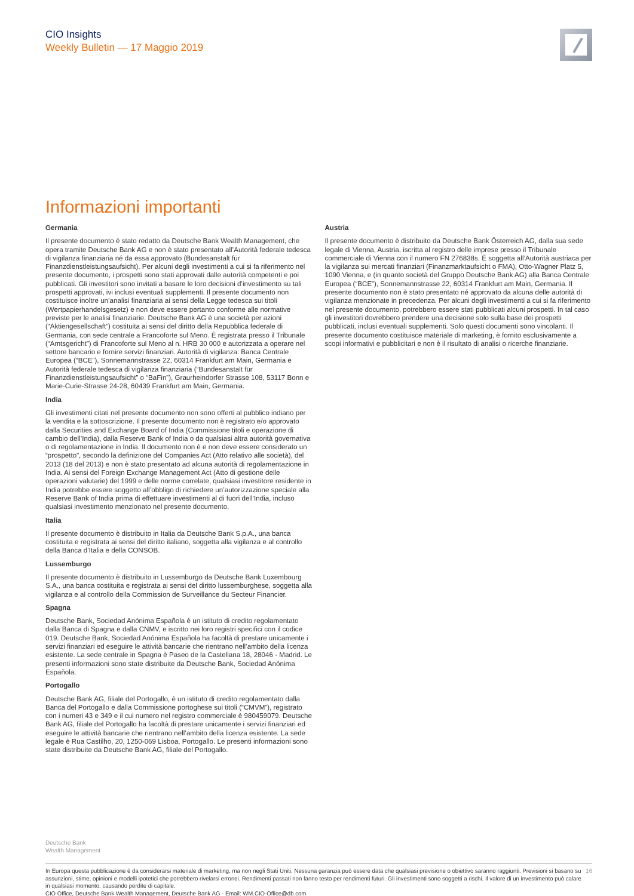CIO Insights
Weekly Bulletin — 17 Maggio 2019
Informazioni importanti
Germania
Il presente documento è stato redatto da Deutsche Bank Wealth Management, che opera tramite Deutsche Bank AG e non è stato presentato all’Autorità federale tedesca di vigilanza finanziaria né da essa approvato (Bundesanstalt für Finanzdienstleistungsaufsicht). Per alcuni degli investimenti a cui si fa riferimento nel presente documento, i prospetti sono stati approvati dalle autorità competenti e poi pubblicati. Gli investitori sono invitati a basare le loro decisioni d’investimento su tali prospetti approvati, ivi inclusi eventuali supplementi. Il presente documento non costituisce inoltre un’analisi finanziaria ai sensi della Legge tedesca sui titoli (Wertpapierhandelsgesetz) e non deve essere pertanto conforme alle normative previste per le analisi finanziarie. Deutsche Bank AG è una società per azioni (“Aktiengesellschaft”) costituita ai sensi del diritto della Repubblica federale di Germania, con sede centrale a Francoforte sul Meno. È registrata presso il Tribunale (“Amtsgericht”) di Francoforte sul Meno al n. HRB 30 000 e autorizzata a operare nel settore bancario e fornire servizi finanziari. Autorità di vigilanza: Banca Centrale Europea (“BCE”), Sonnemannstrasse 22, 60314 Frankfurt am Main, Germania e Autorità federale tedesca di vigilanza finanziaria (“Bundesanstalt für Finanzdienstleistungsaufsicht” o “BaFin”), Graurheindorfer Strasse 108, 53117 Bonn e Marie-Curie-Strasse 24-28, 60439 Frankfurt am Main, Germania.
India
Gli investimenti citati nel presente documento non sono offerti al pubblico indiano per la vendita e la sottoscrizione. Il presente documento non è registrato e/o approvato dalla Securities and Exchange Board of India (Commissione titoli e operazione di cambio dell’India), dalla Reserve Bank of India o da qualsiasi altra autorità governativa o di regolamentazione in India. Il documento non è e non deve essere considerato un “prospetto”, secondo la definizione del Companies Act (Atto relativo alle società), del 2013 (18 del 2013) e non è stato presentato ad alcuna autorità di regolamentazione in India. Ai sensi del Foreign Exchange Management Act (Atto di gestione delle operazioni valutarie) del 1999 e delle norme correlate, qualsiasi investitore residente in India potrebbe essere soggetto all’obbligo di richiedere un’autorizzazione speciale alla Reserve Bank of India prima di effettuare investimenti al di fuori dell’India, incluso qualsiasi investimento menzionato nel presente documento.
Italia
Il presente documento è distribuito in Italia da Deutsche Bank S.p.A., una banca costituita e registrata ai sensi del diritto italiano, soggetta alla vigilanza e al controllo della Banca d’Italia e della CONSOB.
Lussemburgo
Il presente documento è distribuito in Lussemburgo da Deutsche Bank Luxembourg S.A., una banca costituita e registrata ai sensi del diritto lussemburghese, soggetta alla vigilanza e al controllo della Commission de Surveillance du Secteur Financier.
Spagna
Deutsche Bank, Sociedad Anónima Española è un istituto di credito regolamentato dalla Banca di Spagna e dalla CNMV, e iscritto nei loro registri specifici con il codice 019. Deutsche Bank, Sociedad Anónima Española ha facoltà di prestare unicamente i servizi finanziari ed eseguire le attività bancarie che rientrano nell’ambito della licenza esistente. La sede centrale in Spagna è Paseo de la Castellana 18, 28046 - Madrid. Le presenti informazioni sono state distribuite da Deutsche Bank, Sociedad Anónima Española.
Portogallo
Deutsche Bank AG, filiale del Portogallo, è un istituto di credito regolamentato dalla Banca del Portogallo e dalla Commissione portoghese sui titoli (“CMVM”), registrato con i numeri 43 e 349 e il cui numero nel registro commerciale è 980459079. Deutsche Bank AG, filiale del Portogallo ha facoltà di prestare unicamente i servizi finanziari ed eseguire le attività bancarie che rientrano nell’ambito della licenza esistente. La sede legale è Rua Castilho, 20, 1250-069 Lisboa, Portogallo. Le presenti informazioni sono state distribuite da Deutsche Bank AG, filiale del Portogallo.
Austria
Il presente documento è distribuito da Deutsche Bank Österreich AG, dalla sua sede legale di Vienna, Austria, iscritta al registro delle imprese presso il Tribunale commerciale di Vienna con il numero FN 276838s. È soggetta all’Autorità austriaca per la vigilanza sui mercati finanziari (Finanzmarktaufsicht o FMA), Otto-Wagner Platz 5, 1090 Vienna, e (in quanto società del Gruppo Deutsche Bank AG) alla Banca Centrale Europea (“BCE”), Sonnemannstrasse 22, 60314 Frankfurt am Main, Germania. Il presente documento non è stato presentato né approvato da alcuna delle autorità di vigilanza menzionate in precedenza. Per alcuni degli investimenti a cui si fa riferimento nel presente documento, potrebbero essere stati pubblicati alcuni prospetti. In tal caso gli investitori dovrebbero prendere una decisione solo sulla base dei prospetti pubblicati, inclusi eventuali supplementi. Solo questi documenti sono vincolanti. Il presente documento costituisce materiale di marketing, è fornito esclusivamente a scopi informativi e pubblicitari e non è il risultato di analisi o ricerche finanziarie.
Deutsche Bank
Wealth Management
In Europa questa pubblicazione è da considerarsi materiale di marketing, ma non negli Stati Uniti. Nessuna garanzia può essere data che qualsiasi previsione o obiettivo saranno raggiunti. Previsioni si basano su assunzioni, stime, opinioni e modelli ipotetici che potrebbero rivelarsi erronei. Rendimenti passati non fanno testo per rendimenti futuri. Gli investimenti sono soggetti a rischi. Il valore di un investimento può calare in qualsiasi momento, causando perdite di capitale.
CIO Office, Deutsche Bank Wealth Management, Deutsche Bank AG - Email: WM.CIO-Office@db.com
16